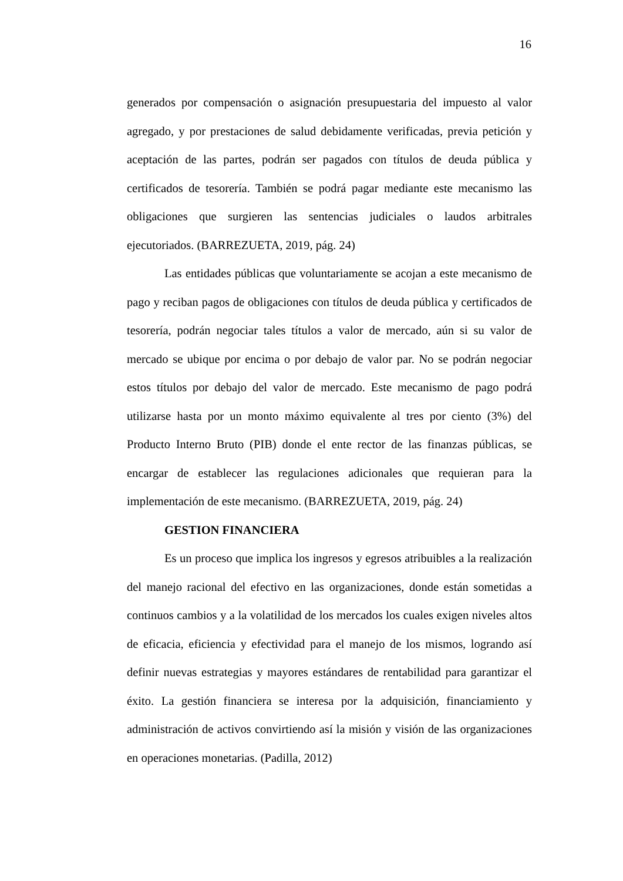16
generados por compensación o asignación presupuestaria del impuesto al valor agregado, y por prestaciones de salud debidamente verificadas, previa petición y aceptación de las partes, podrán ser pagados con títulos de deuda pública y certificados de tesorería. También se podrá pagar mediante este mecanismo las obligaciones que surgieren las sentencias judiciales o laudos arbitrales ejecutoriados. (BARREZUETA, 2019, pág. 24)
Las entidades públicas que voluntariamente se acojan a este mecanismo de pago y reciban pagos de obligaciones con títulos de deuda pública y certificados de tesorería, podrán negociar tales títulos a valor de mercado, aún si su valor de mercado se ubique por encima o por debajo de valor par. No se podrán negociar estos títulos por debajo del valor de mercado. Este mecanismo de pago podrá utilizarse hasta por un monto máximo equivalente al tres por ciento (3%) del Producto Interno Bruto (PIB) donde el ente rector de las finanzas públicas, se encargar de establecer las regulaciones adicionales que requieran para la implementación de este mecanismo. (BARREZUETA, 2019, pág. 24)
GESTION FINANCIERA
Es un proceso que implica los ingresos y egresos atribuibles a la realización del manejo racional del efectivo en las organizaciones, donde están sometidas a continuos cambios y a la volatilidad de los mercados los cuales exigen niveles altos de eficacia, eficiencia y efectividad para el manejo de los mismos, logrando así definir nuevas estrategias y mayores estándares de rentabilidad para garantizar el éxito. La gestión financiera se interesa por la adquisición, financiamiento y administración de activos convirtiendo así la misión y visión de las organizaciones en operaciones monetarias. (Padilla, 2012)